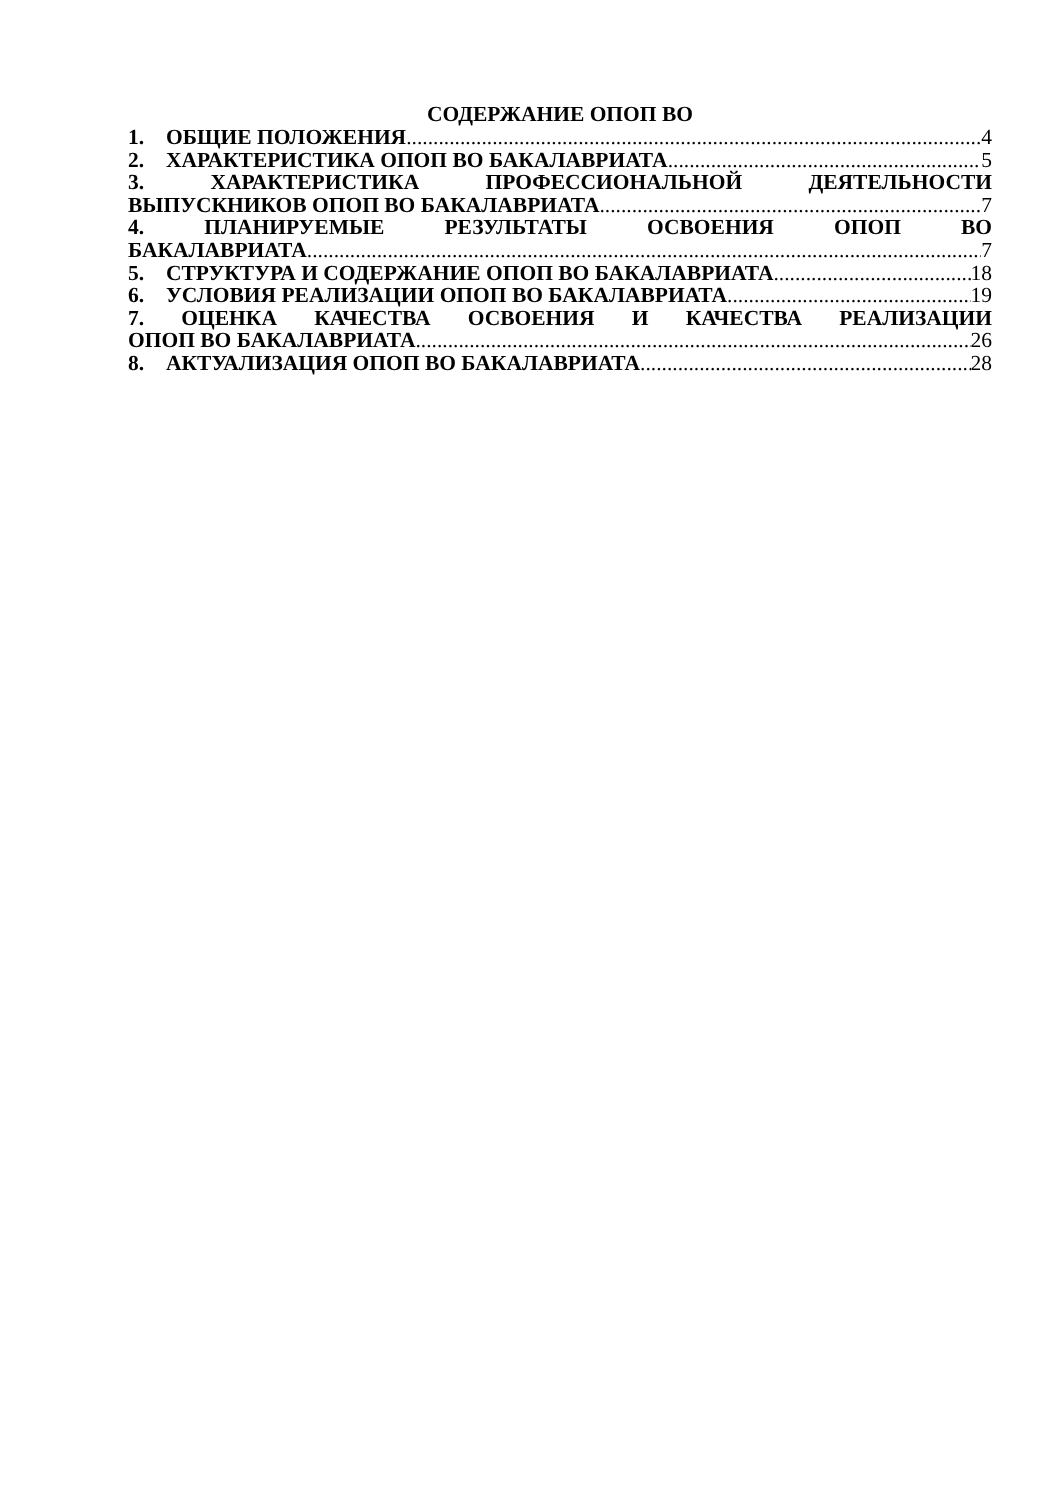СОДЕРЖАНИЕ ОПОП ВО
1. ОБЩИЕ ПОЛОЖЕНИЯ 4
2. ХАРАКТЕРИСТИКА ОПОП ВО БАКАЛАВРИАТА 5
3. ХАРАКТЕРИСТИКА ПРОФЕССИОНАЛЬНОЙ ДЕЯТЕЛЬНОСТИ
ВЫПУСКНИКОВ ОПОП ВО БАКАЛАВРИАТА 7
4. ПЛАНИРУЕМЫЕ РЕЗУЛЬТАТЫ ОСВОЕНИЯ ОПОП ВО
БАКАЛАВРИАТА 7
5. СТРУКТУРА И СОДЕРЖАНИЕ ОПОП ВО БАКАЛАВРИАТА 18
6. УСЛОВИЯ РЕАЛИЗАЦИИ ОПОП ВО БАКАЛАВРИАТА 19
7. ОЦЕНКА КАЧЕСТВА ОСВОЕНИЯ И КАЧЕСТВА РЕАЛИЗАЦИИ
ОПОП ВО БАКАЛАВРИАТА 26
8. АКТУАЛИЗАЦИЯ ОПОП ВО БАКАЛАВРИАТА 28